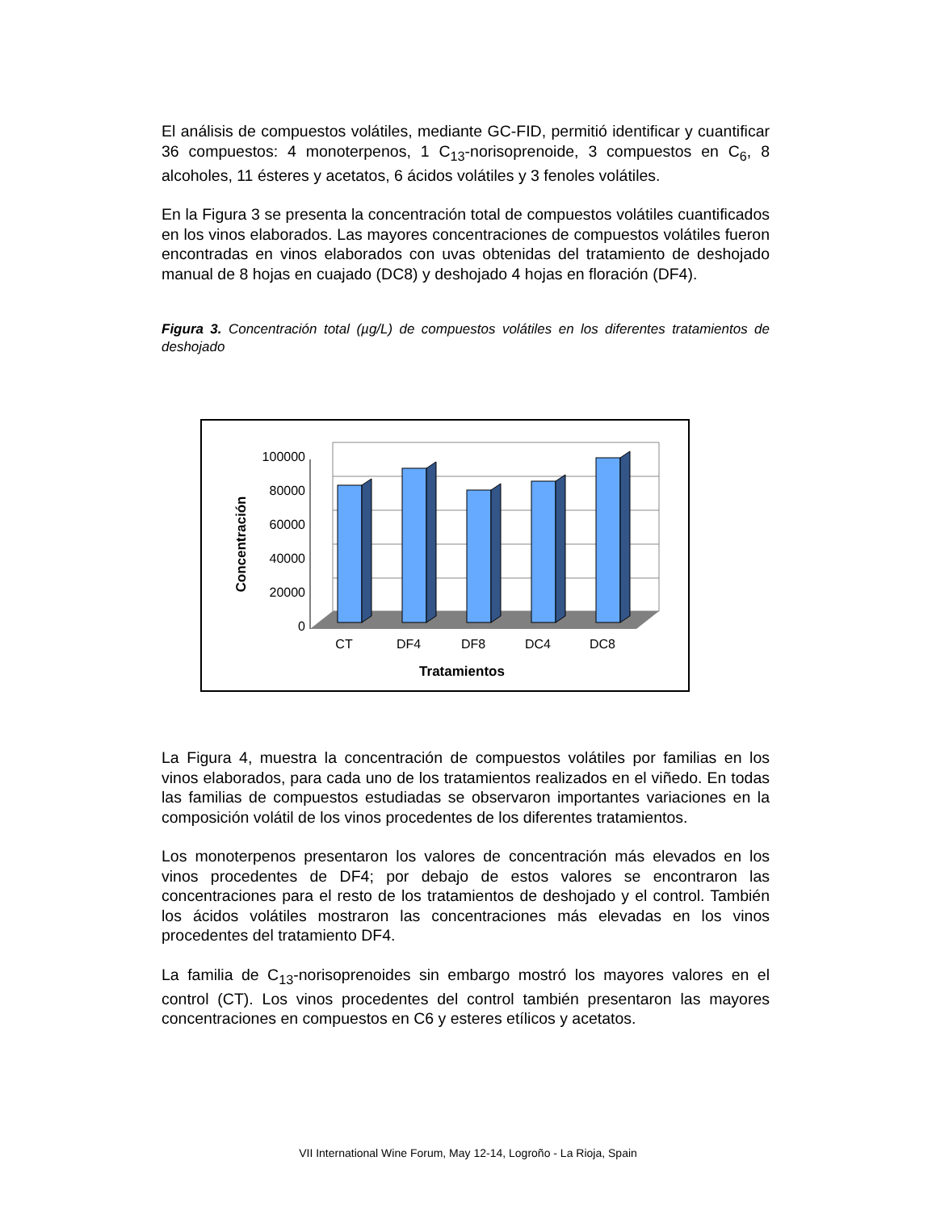El análisis de compuestos volátiles, mediante GC-FID, permitió identificar y cuantificar 36 compuestos: 4 monoterpenos, 1 C<sub>13</sub>-norisoprenoide, 3 compuestos en C<sub>6</sub>, 8 alcoholes, 11 ésteres y acetatos, 6 ácidos volátiles y 3 fenoles volátiles.
En la Figura 3 se presenta la concentración total de compuestos volátiles cuantificados en los vinos elaborados. Las mayores concentraciones de compuestos volátiles fueron encontradas en vinos elaborados con uvas obtenidas del tratamiento de deshojado manual de 8 hojas en cuajado (DC8) y deshojado 4 hojas en floración (DF4).
Figura 3. Concentración total (µg/L) de compuestos volátiles en los diferentes tratamientos de deshojado
100000
80000
60000
40000
20000
0
CT
DF4
DF8
DC4
DC8
Tratamientos
Concentración
La Figura 4, muestra la concentración de compuestos volátiles por familias en los vinos elaborados, para cada uno de los tratamientos realizados en el viñedo. En todas las familias de compuestos estudiadas se observaron importantes variaciones en la composición volátil de los vinos procedentes de los diferentes tratamientos.
Los monoterpenos presentaron los valores de concentración más elevados en los vinos procedentes de DF4; por debajo de estos valores se encontraron las concentraciones para el resto de los tratamientos de deshojado y el control. También los ácidos volátiles mostraron las concentraciones más elevadas en los vinos procedentes del tratamiento DF4.
La familia de C<sub>13</sub>-norisoprenoides sin embargo mostró los mayores valores en el control (CT). Los vinos procedentes del control también presentaron las mayores concentraciones en compuestos en C6 y esteres etílicos y acetatos.
VII International Wine Forum, May 12-14, Logroño - La Rioja, Spain